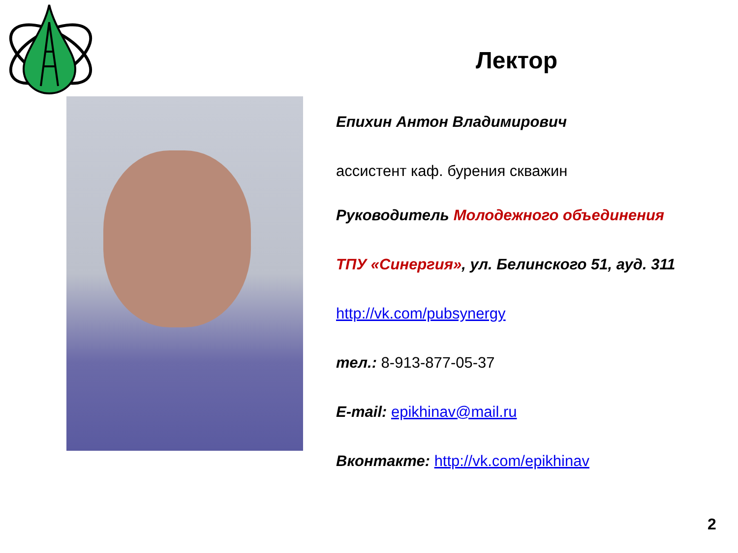Лектор
Епихин Антон Владимирович
ассистент каф. бурения скважин
Руководитель Молодежного объединения
ТПУ «Синергия», ул. Белинского 51, ауд. 311
http://vk.com/pubsynergy
тел.: 8-913-877-05-37
E-mail: epikhinav@mail.ru
Вконтакте: http://vk.com/epikhinav
2